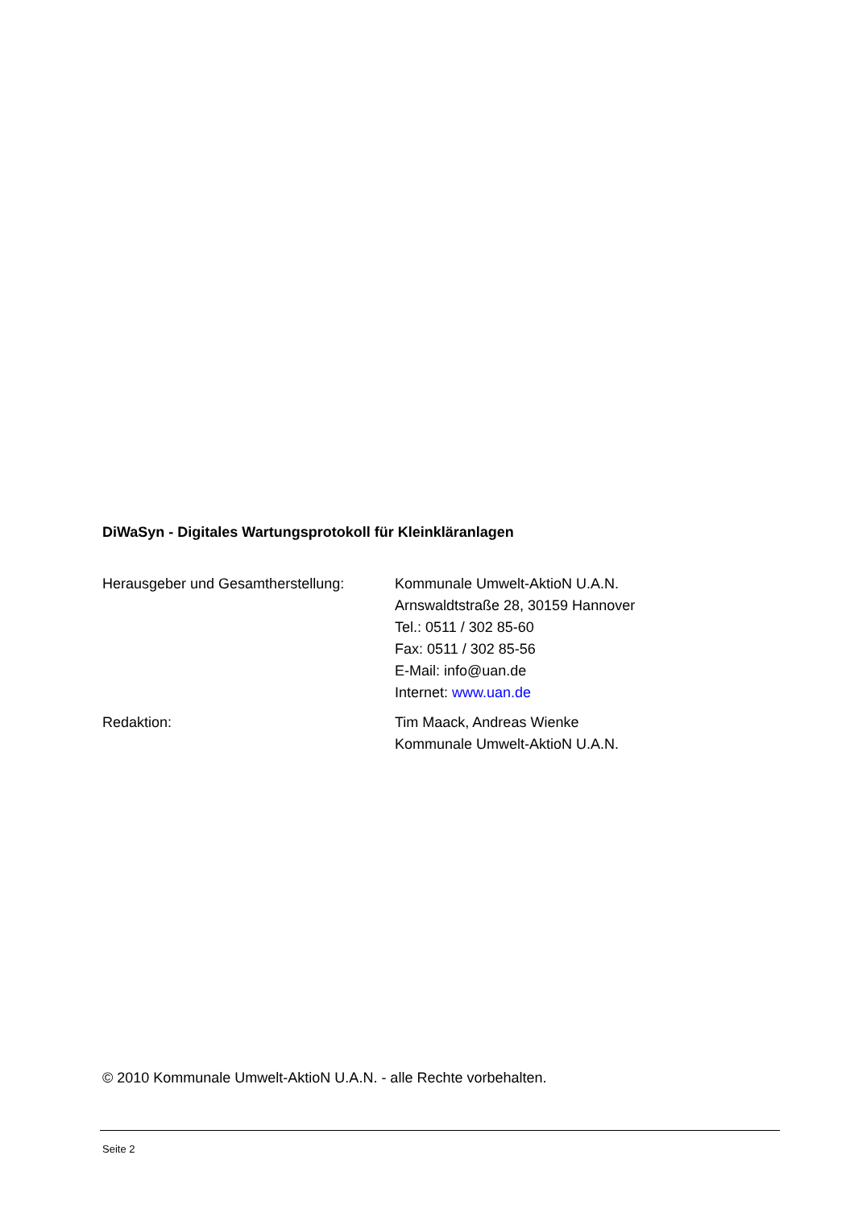DiWaSyn - Digitales Wartungsprotokoll für Kleinkläranlagen
Herausgeber und Gesamtherstellung:
Kommunale Umwelt-AktioN U.A.N.
Arnswaldtstraße 28, 30159 Hannover
Tel.: 0511 / 302 85-60
Fax: 0511 / 302 85-56
E-Mail: info@uan.de
Internet: www.uan.de
Redaktion: Tim Maack, Andreas Wienke
Kommunale Umwelt-AktioN U.A.N.
© 2010 Kommunale Umwelt-AktioN U.A.N. - alle Rechte vorbehalten.
Seite 2